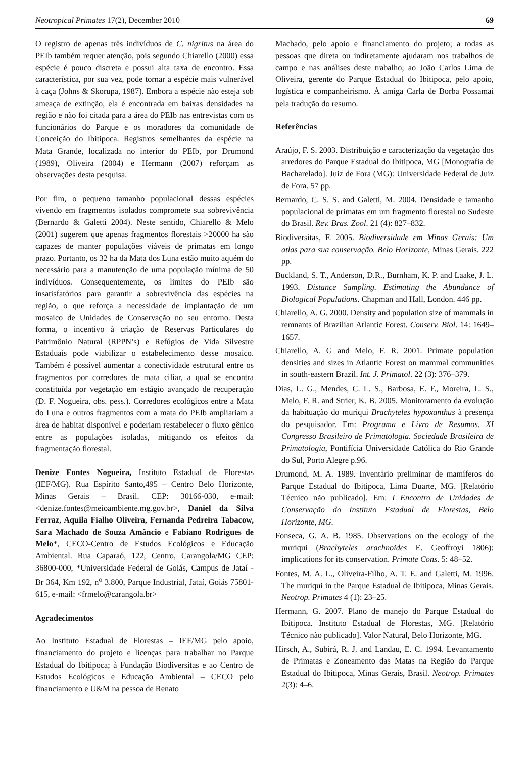Neotropical Primates 17(2), December 2010 69
O registro de apenas três indivíduos de C. nigritus na área do PEIb também requer atenção, pois segundo Chiarello (2000) essa espécie é pouco discreta e possui alta taxa de encontro. Essa característica, por sua vez, pode tornar a espécie mais vulnerável à caça (Johns & Skorupa, 1987). Embora a espécie não esteja sob ameaça de extinção, ela é encontrada em baixas densidades na região e não foi citada para a área do PEIb nas entrevistas com os funcionários do Parque e os moradores da comunidade de Conceição do Ibitipoca. Registros semelhantes da espécie na Mata Grande, localizada no interior do PEIb, por Drumond (1989), Oliveira (2004) e Hermann (2007) reforçam as observações desta pesquisa.
Por fim, o pequeno tamanho populacional dessas espécies vivendo em fragmentos isolados compromete sua sobrevivência (Bernardo & Galetti 2004). Neste sentido, Chiarello & Melo (2001) sugerem que apenas fragmentos florestais >20000 ha são capazes de manter populações viáveis de primatas em longo prazo. Portanto, os 32 ha da Mata dos Luna estão muito aquém do necessário para a manutenção de uma população mínima de 50 indivíduos. Consequentemente, os limites do PEIb são insatisfatórios para garantir a sobrevivência das espécies na região, o que reforça a necessidade de implantação de um mosaico de Unidades de Conservação no seu entorno. Desta forma, o incentivo à criação de Reservas Particulares do Patrimônio Natural (RPPN’s) e Refúgios de Vida Silvestre Estaduais pode viabilizar o estabelecimento desse mosaico. Também é possível aumentar a conectividade estrutural entre os fragmentos por corredores de mata ciliar, a qual se encontra constituída por vegetação em estágio avançado de recuperação (D. F. Nogueira, obs. pess.). Corredores ecológicos entre a Mata do Luna e outros fragmentos com a mata do PEIb ampliariam a área de habitat disponível e poderiam restabelecer o fluxo gênico entre as populações isoladas, mitigando os efeitos da fragmentação florestal.
Denize Fontes Nogueira, Instituto Estadual de Florestas (IEF/MG). Rua Espírito Santo,495 – Centro Belo Horizonte, Minas Gerais – Brasil. CEP: 30166-030, e-mail: <denize.fontes@meioambiente.mg.gov.br>, Daniel da Silva Ferraz, Aquila Fialho Oliveira, Fernanda Pedreira Tabacow, Sara Machado de Souza Amâncio e Fabiano Rodrigues de Melo*, CECO-Centro de Estudos Ecológicos e Educação Ambiental. Rua Caparaó, 122, Centro, Carangola/MG CEP: 36800-000, *Universidade Federal de Goiás, Campus de Jataí - Br 364, Km 192, n<sup>o</sup> 3.800, Parque Industrial, Jataí, Goiás 75801-615, e-mail: <frmelo@carangola.br>
Agradecimentos
Ao Instituto Estadual de Florestas – IEF/MG pelo apoio, financiamento do projeto e licenças para trabalhar no Parque Estadual do Ibitipoca; à Fundação Biodiversitas e ao Centro de Estudos Ecológicos e Educação Ambiental – CECO pelo financiamento e U&M na pessoa de Renato
Machado, pelo apoio e financiamento do projeto; a todas as pessoas que direta ou indiretamente ajudaram nos trabalhos de campo e nas análises deste trabalho; ao João Carlos Lima de Oliveira, gerente do Parque Estadual do Ibitipoca, pelo apoio, logística e companheirismo. À amiga Carla de Borba Possamai pela tradução do resumo.
Referências
Araújo, F. S. 2003. Distribuição e caracterização da vegetação dos arredores do Parque Estadual do Ibitipoca, MG [Monografia de Bacharelado]. Juiz de Fora (MG): Universidade Federal de Juiz de Fora. 57 pp.
Bernardo, C. S. S. and Galetti, M. 2004. Densidade e tamanho populacional de primatas em um fragmento florestal no Sudeste do Brasil. Rev. Bras. Zool. 21 (4): 827–832.
Biodiversitas, F. 2005. Biodiversidade em Minas Gerais: Um atlas para sua conservação. Belo Horizonte, Minas Gerais. 222 pp.
Buckland, S. T., Anderson, D.R., Burnham, K. P. and Laake, J. L. 1993. Distance Sampling. Estimating the Abundance of Biological Populations. Chapman and Hall, London. 446 pp.
Chiarello, A. G. 2000. Density and population size of mammals in remnants of Brazilian Atlantic Forest. Conserv. Biol. 14: 1649–1657.
Chiarello, A. G and Melo, F. R. 2001. Primate population densities and sizes in Atlantic Forest on mammal communities in south-eastern Brazil. Int. J. Primatol. 22 (3): 376–379.
Dias, L. G., Mendes, C. L. S., Barbosa, E. F., Moreira, L. S., Melo, F. R. and Strier, K. B. 2005. Monitoramento da evolução da habituação do muriqui Brachyteles hypoxanthus à presença do pesquisador. Em: Programa e Livro de Resumos. XI Congresso Brasileiro de Primatologia. Sociedade Brasileira de Primatologia, Pontifícia Universidade Católica do Rio Grande do Sul, Porto Alegre p.96.
Drumond, M. A. 1989. Inventário preliminar de mamíferos do Parque Estadual do Ibitipoca, Lima Duarte, MG. [Relatório Técnico não publicado]. Em: I Encontro de Unidades de Conservação do Instituto Estadual de Florestas, Belo Horizonte, MG.
Fonseca, G. A. B. 1985. Observations on the ecology of the muriqui (Brachyteles arachnoides E. Geoffroyi 1806): implications for its conservation. Primate Cons. 5: 48–52.
Fontes, M. A. L., Oliveira-Filho, A. T. E. and Galetti, M. 1996. The muriqui in the Parque Estadual de Ibitipoca, Minas Gerais. Neotrop. Primates 4 (1): 23–25.
Hermann, G. 2007. Plano de manejo do Parque Estadual do Ibitipoca. Instituto Estadual de Florestas, MG. [Relatório Técnico não publicado]. Valor Natural, Belo Horizonte, MG.
Hirsch, A., Subirá, R. J. and Landau, E. C. 1994. Levantamento de Primatas e Zoneamento das Matas na Região do Parque Estadual do Ibitipoca, Minas Gerais, Brasil. Neotrop. Primates 2(3): 4–6.